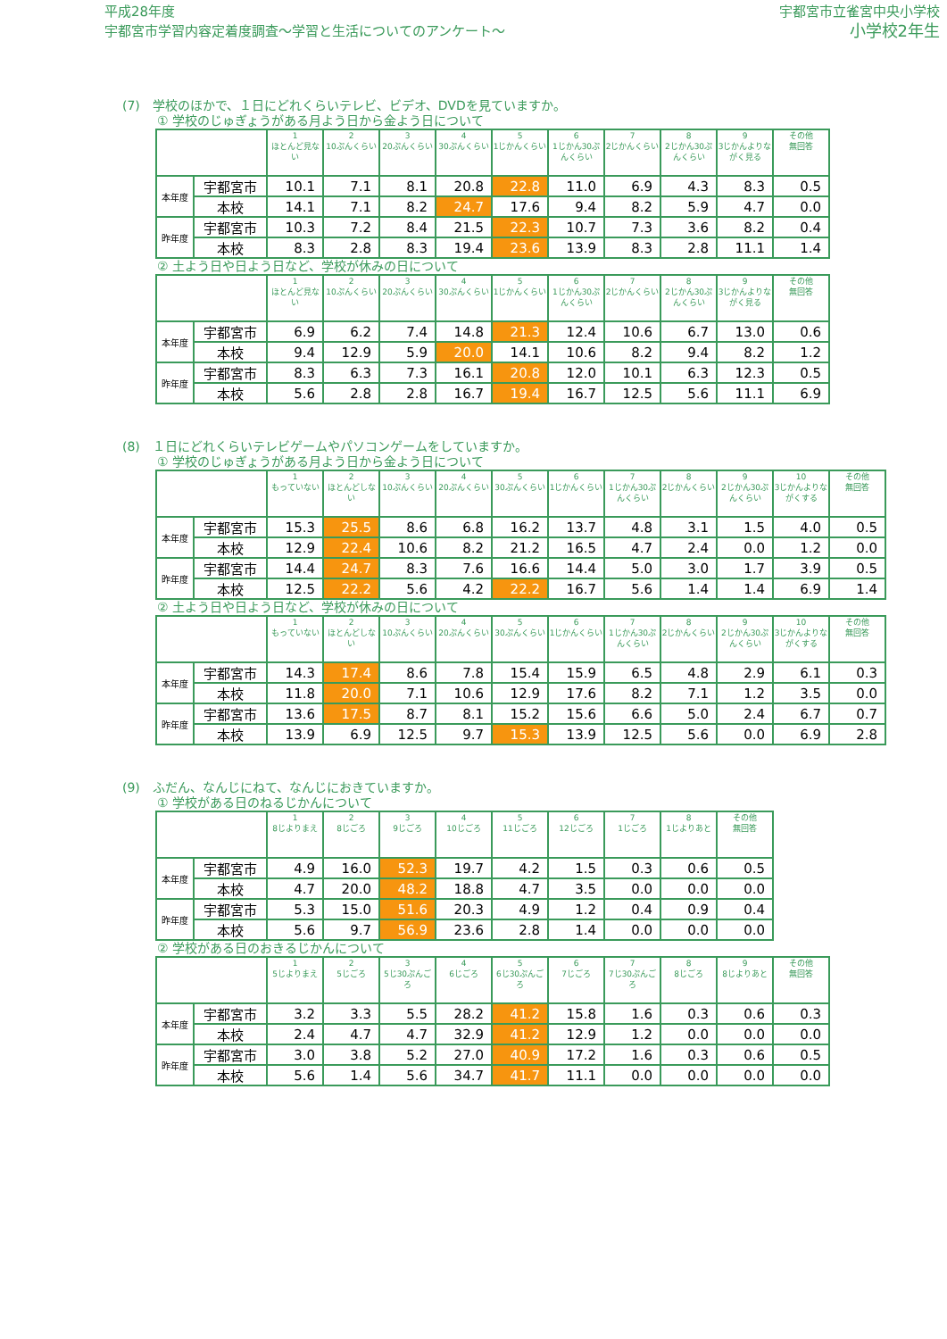平成28年度
宇都宮市学習内容定着度調査～学習と生活についてのアンケート～
宇都宮市立雀宮中央小学校
小学校2年生
(7)　学校のほかで、１日にどれくらいテレビ、ビデオ、DVDを見ていますか。
① 学校のじゅぎょうがある月よう日から金よう日について
| | | 1 ほとんど見ない | 2 10ぷんくらい | 3 20ぷんくらい | 4 30ぷんくらい | 5 1じかんくらい | 6 1じかん30ぷんくらい | 7 2じかんくらい | 8 2じかん30ぷんくらい | 9 3じかんよりながく見る | その他 無回答 |
| --- | --- | --- | --- | --- | --- | --- | --- | --- | --- | --- | --- |
| 本年度 | 宇都宮市 | 10.1 | 7.1 | 8.1 | 20.8 | 22.8 | 11.0 | 6.9 | 4.3 | 8.3 | 0.5 |
| | 本校 | 14.1 | 7.1 | 8.2 | 24.7 | 17.6 | 9.4 | 8.2 | 5.9 | 4.7 | 0.0 |
| 昨年度 | 宇都宮市 | 10.3 | 7.2 | 8.4 | 21.5 | 22.3 | 10.7 | 7.3 | 3.6 | 8.2 | 0.4 |
| | 本校 | 8.3 | 2.8 | 8.3 | 19.4 | 23.6 | 13.9 | 8.3 | 2.8 | 11.1 | 1.4 |
② 土よう日や日よう日など、学校が休みの日について
| | | 1 ほとんど見ない | 2 10ぷんくらい | 3 20ぷんくらい | 4 30ぷんくらい | 5 1じかんくらい | 6 1じかん30ぷんくらい | 7 2じかんくらい | 8 2じかん30ぷんくらい | 9 3じかんよりながく見る | その他 無回答 |
| --- | --- | --- | --- | --- | --- | --- | --- | --- | --- | --- | --- |
| 本年度 | 宇都宮市 | 6.9 | 6.2 | 7.4 | 14.8 | 21.3 | 12.4 | 10.6 | 6.7 | 13.0 | 0.6 |
| | 本校 | 9.4 | 12.9 | 5.9 | 20.0 | 14.1 | 10.6 | 8.2 | 9.4 | 8.2 | 1.2 |
| 昨年度 | 宇都宮市 | 8.3 | 6.3 | 7.3 | 16.1 | 20.8 | 12.0 | 10.1 | 6.3 | 12.3 | 0.5 |
| | 本校 | 5.6 | 2.8 | 2.8 | 16.7 | 19.4 | 16.7 | 12.5 | 5.6 | 11.1 | 6.9 |
(8)　１日にどれくらいテレビゲームやパソコンゲームをしていますか。
① 学校のじゅぎょうがある月よう日から金よう日について
| | | 1 もっていない | 2 ほとんどしない | 3 10ぷんくらい | 4 20ぷんくらい | 5 30ぷんくらい | 6 1じかんくらい | 7 1じかん30ぷんくらい | 8 2じかんくらい | 9 2じかん30ぷんくらい | 10 3じかんよりながくする | その他 無回答 |
| --- | --- | --- | --- | --- | --- | --- | --- | --- | --- | --- | --- | --- |
| 本年度 | 宇都宮市 | 15.3 | 25.5 | 8.6 | 6.8 | 16.2 | 13.7 | 4.8 | 3.1 | 1.5 | 4.0 | 0.5 |
| | 本校 | 12.9 | 22.4 | 10.6 | 8.2 | 21.2 | 16.5 | 4.7 | 2.4 | 0.0 | 1.2 | 0.0 |
| 昨年度 | 宇都宮市 | 14.4 | 24.7 | 8.3 | 7.6 | 16.6 | 14.4 | 5.0 | 3.0 | 1.7 | 3.9 | 0.5 |
| | 本校 | 12.5 | 22.2 | 5.6 | 4.2 | 22.2 | 16.7 | 5.6 | 1.4 | 1.4 | 6.9 | 1.4 |
② 土よう日や日よう日など、学校が休みの日について
| | | 1 もっていない | 2 ほとんどしない | 3 10ぷんくらい | 4 20ぷんくらい | 5 30ぷんくらい | 6 1じかんくらい | 7 1じかん30ぷんくらい | 8 2じかんくらい | 9 2じかん30ぷんくらい | 10 3じかんよりながくする | その他 無回答 |
| --- | --- | --- | --- | --- | --- | --- | --- | --- | --- | --- | --- | --- |
| 本年度 | 宇都宮市 | 14.3 | 17.4 | 8.6 | 7.8 | 15.4 | 15.9 | 6.5 | 4.8 | 2.9 | 6.1 | 0.3 |
| | 本校 | 11.8 | 20.0 | 7.1 | 10.6 | 12.9 | 17.6 | 8.2 | 7.1 | 1.2 | 3.5 | 0.0 |
| 昨年度 | 宇都宮市 | 13.6 | 17.5 | 8.7 | 8.1 | 15.2 | 15.6 | 6.6 | 5.0 | 2.4 | 6.7 | 0.7 |
| | 本校 | 13.9 | 6.9 | 12.5 | 9.7 | 15.3 | 13.9 | 12.5 | 5.6 | 0.0 | 6.9 | 2.8 |
(9)　ふだん、なんじにねて、なんじにおきていますか。
① 学校がある日のねるじかんについて
| | | 1 8じよりまえ | 2 8じごろ | 3 9じごろ | 4 10じごろ | 5 11じごろ | 6 12じごろ | 7 1じごろ | 8 1じよりあと | その他 無回答 |
| --- | --- | --- | --- | --- | --- | --- | --- | --- | --- | --- |
| 本年度 | 宇都宮市 | 4.9 | 16.0 | 52.3 | 19.7 | 4.2 | 1.5 | 0.3 | 0.6 | 0.5 |
| | 本校 | 4.7 | 20.0 | 48.2 | 18.8 | 4.7 | 3.5 | 0.0 | 0.0 | 0.0 |
| 昨年度 | 宇都宮市 | 5.3 | 15.0 | 51.6 | 20.3 | 4.9 | 1.2 | 0.4 | 0.9 | 0.4 |
| | 本校 | 5.6 | 9.7 | 56.9 | 23.6 | 2.8 | 1.4 | 0.0 | 0.0 | 0.0 |
② 学校がある日のおきるじかんについて
| | | 1 5じよりまえ | 2 5じごろ | 3 5じ30ぷんごろ | 4 6じごろ | 5 6じ30ぷんごろ | 6 7じごろ | 7 7じ30ぷんごろ | 8 8じごろ | 9 8じよりあと | その他 無回答 |
| --- | --- | --- | --- | --- | --- | --- | --- | --- | --- | --- | --- |
| 本年度 | 宇都宮市 | 3.2 | 3.3 | 5.5 | 28.2 | 41.2 | 15.8 | 1.6 | 0.3 | 0.6 | 0.3 |
| | 本校 | 2.4 | 4.7 | 4.7 | 32.9 | 41.2 | 12.9 | 1.2 | 0.0 | 0.0 | 0.0 |
| 昨年度 | 宇都宮市 | 3.0 | 3.8 | 5.2 | 27.0 | 40.9 | 17.2 | 1.6 | 0.3 | 0.6 | 0.5 |
| | 本校 | 5.6 | 1.4 | 5.6 | 34.7 | 41.7 | 11.1 | 0.0 | 0.0 | 0.0 | 0.0 |